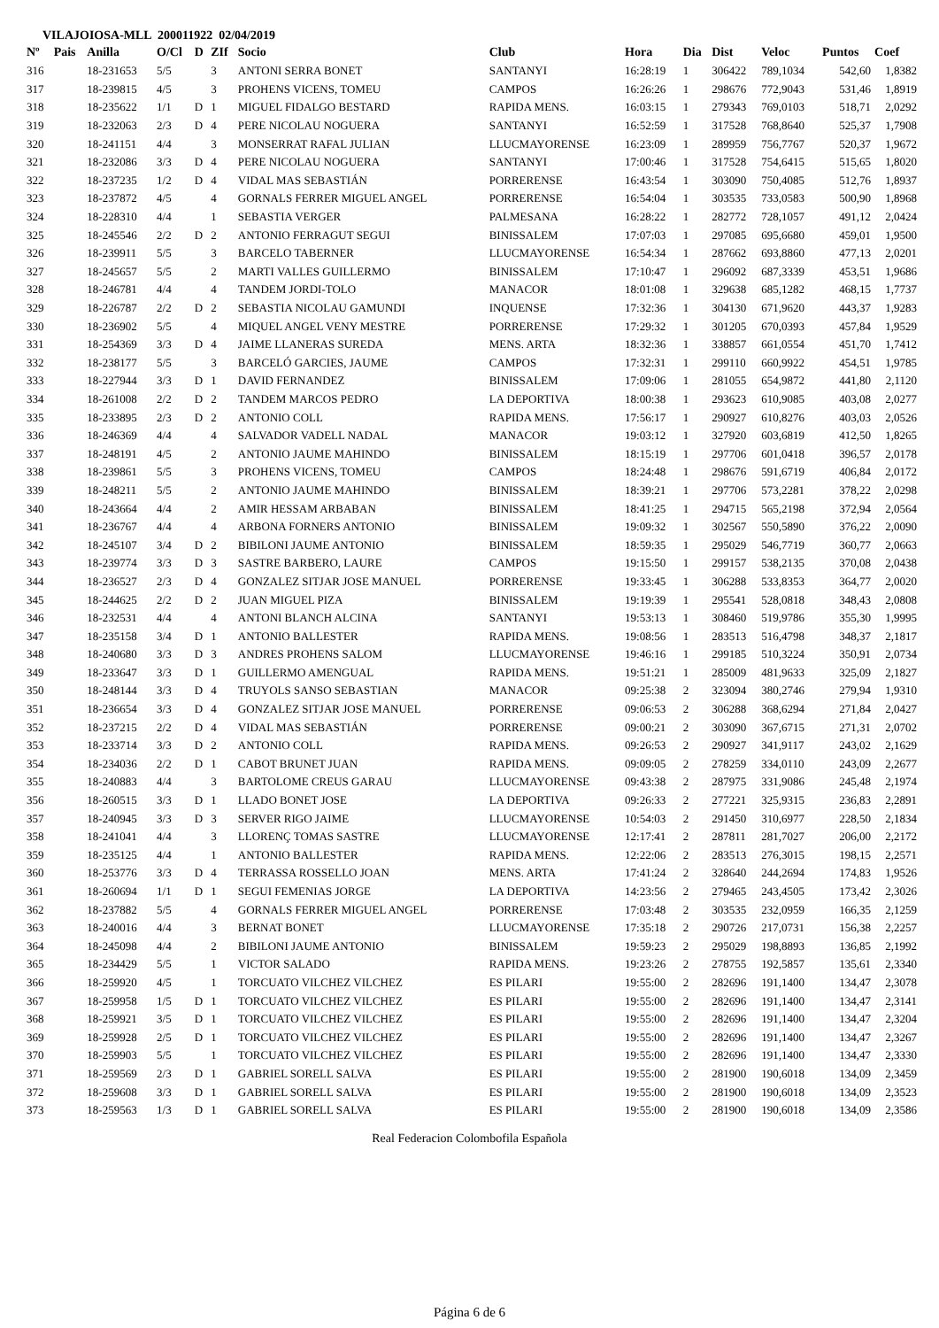VILAJOIOSA-MLL 200011922 02/04/2019
| Nº | Pais | Anilla | O/Cl | D | ZIf | Socio | Club | Hora | Dia | Dist | Veloc | Puntos | Coef |
| --- | --- | --- | --- | --- | --- | --- | --- | --- | --- | --- | --- | --- | --- |
| 316 | | 18-231653 | 5/5 | | 3 | ANTONI SERRA BONET | SANTANYI | 16:28:19 | 1 | 306422 | 789,1034 | 542,60 | 1,8382 |
| 317 | | 18-239815 | 4/5 | | 3 | PROHENS VICENS, TOMEU | CAMPOS | 16:26:26 | 1 | 298676 | 772,9043 | 531,46 | 1,8919 |
| 318 | | 18-235622 | 1/1 | D | 1 | MIGUEL FIDALGO BESTARD | RAPIDA MENS. | 16:03:15 | 1 | 279343 | 769,0103 | 518,71 | 2,0292 |
| 319 | | 18-232063 | 2/3 | D | 4 | PERE NICOLAU NOGUERA | SANTANYI | 16:52:59 | 1 | 317528 | 768,8640 | 525,37 | 1,7908 |
| 320 | | 18-241151 | 4/4 | | 3 | MONSERRAT RAFAL JULIAN | LLUCMAYORENSE | 16:23:09 | 1 | 289959 | 756,7767 | 520,37 | 1,9672 |
| 321 | | 18-232086 | 3/3 | D | 4 | PERE NICOLAU NOGUERA | SANTANYI | 17:00:46 | 1 | 317528 | 754,6415 | 515,65 | 1,8020 |
| 322 | | 18-237235 | 1/2 | D | 4 | VIDAL MAS SEBASTIÁN | PORRERENSE | 16:43:54 | 1 | 303090 | 750,4085 | 512,76 | 1,8937 |
| 323 | | 18-237872 | 4/5 | | 4 | GORNALS FERRER MIGUEL ANGEL | PORRERENSE | 16:54:04 | 1 | 303535 | 733,0583 | 500,90 | 1,8968 |
| 324 | | 18-228310 | 4/4 | | 1 | SEBASTIA VERGER | PALMESANA | 16:28:22 | 1 | 282772 | 728,1057 | 491,12 | 2,0424 |
| 325 | | 18-245546 | 2/2 | D | 2 | ANTONIO FERRAGUT SEGUI | BINISSALEM | 17:07:03 | 1 | 297085 | 695,6680 | 459,01 | 1,9500 |
| 326 | | 18-239911 | 5/5 | | 3 | BARCELO TABERNER | LLUCMAYORENSE | 16:54:34 | 1 | 287662 | 693,8860 | 477,13 | 2,0201 |
| 327 | | 18-245657 | 5/5 | | 2 | MARTI VALLES GUILLERMO | BINISSALEM | 17:10:47 | 1 | 296092 | 687,3339 | 453,51 | 1,9686 |
| 328 | | 18-246781 | 4/4 | | 4 | TANDEM JORDI-TOLO | MANACOR | 18:01:08 | 1 | 329638 | 685,1282 | 468,15 | 1,7737 |
| 329 | | 18-226787 | 2/2 | D | 2 | SEBASTIA NICOLAU GAMUNDI | INQUENSE | 17:32:36 | 1 | 304130 | 671,9620 | 443,37 | 1,9283 |
| 330 | | 18-236902 | 5/5 | | 4 | MIQUEL ANGEL VENY MESTRE | PORRERENSE | 17:29:32 | 1 | 301205 | 670,0393 | 457,84 | 1,9529 |
| 331 | | 18-254369 | 3/3 | D | 4 | JAIME LLANERAS SUREDA | MENS. ARTA | 18:32:36 | 1 | 338857 | 661,0554 | 451,70 | 1,7412 |
| 332 | | 18-238177 | 5/5 | | 3 | BARCELÓ GARCIES, JAUME | CAMPOS | 17:32:31 | 1 | 299110 | 660,9922 | 454,51 | 1,9785 |
| 333 | | 18-227944 | 3/3 | D | 1 | DAVID FERNANDEZ | BINISSALEM | 17:09:06 | 1 | 281055 | 654,9872 | 441,80 | 2,1120 |
| 334 | | 18-261008 | 2/2 | D | 2 | TANDEM MARCOS PEDRO | LA DEPORTIVA | 18:00:38 | 1 | 293623 | 610,9085 | 403,08 | 2,0277 |
| 335 | | 18-233895 | 2/3 | D | 2 | ANTONIO COLL | RAPIDA MENS. | 17:56:17 | 1 | 290927 | 610,8276 | 403,03 | 2,0526 |
| 336 | | 18-246369 | 4/4 | | 4 | SALVADOR VADELL NADAL | MANACOR | 19:03:12 | 1 | 327920 | 603,6819 | 412,50 | 1,8265 |
| 337 | | 18-248191 | 4/5 | | 2 | ANTONIO JAUME MAHINDO | BINISSALEM | 18:15:19 | 1 | 297706 | 601,0418 | 396,57 | 2,0178 |
| 338 | | 18-239861 | 5/5 | | 3 | PROHENS VICENS, TOMEU | CAMPOS | 18:24:48 | 1 | 298676 | 591,6719 | 406,84 | 2,0172 |
| 339 | | 18-248211 | 5/5 | | 2 | ANTONIO JAUME MAHINDO | BINISSALEM | 18:39:21 | 1 | 297706 | 573,2281 | 378,22 | 2,0298 |
| 340 | | 18-243664 | 4/4 | | 2 | AMIR HESSAM ARBABAN | BINISSALEM | 18:41:25 | 1 | 294715 | 565,2198 | 372,94 | 2,0564 |
| 341 | | 18-236767 | 4/4 | | 4 | ARBONA FORNERS ANTONIO | BINISSALEM | 19:09:32 | 1 | 302567 | 550,5890 | 376,22 | 2,0090 |
| 342 | | 18-245107 | 3/4 | D | 2 | BIBILONI JAUME ANTONIO | BINISSALEM | 18:59:35 | 1 | 295029 | 546,7719 | 360,77 | 2,0663 |
| 343 | | 18-239774 | 3/3 | D | 3 | SASTRE BARBERO, LAURE | CAMPOS | 19:15:50 | 1 | 299157 | 538,2135 | 370,08 | 2,0438 |
| 344 | | 18-236527 | 2/3 | D | 4 | GONZALEZ SITJAR JOSE MANUEL | PORRERENSE | 19:33:45 | 1 | 306288 | 533,8353 | 364,77 | 2,0020 |
| 345 | | 18-244625 | 2/2 | D | 2 | JUAN MIGUEL PIZA | BINISSALEM | 19:19:39 | 1 | 295541 | 528,0818 | 348,43 | 2,0808 |
| 346 | | 18-232531 | 4/4 | | 4 | ANTONI BLANCH ALCINA | SANTANYI | 19:53:13 | 1 | 308460 | 519,9786 | 355,30 | 1,9995 |
| 347 | | 18-235158 | 3/4 | D | 1 | ANTONIO BALLESTER | RAPIDA MENS. | 19:08:56 | 1 | 283513 | 516,4798 | 348,37 | 2,1817 |
| 348 | | 18-240680 | 3/3 | D | 3 | ANDRES PROHENS SALOM | LLUCMAYORENSE | 19:46:16 | 1 | 299185 | 510,3224 | 350,91 | 2,0734 |
| 349 | | 18-233647 | 3/3 | D | 1 | GUILLERMO AMENGUAL | RAPIDA MENS. | 19:51:21 | 1 | 285009 | 481,9633 | 325,09 | 2,1827 |
| 350 | | 18-248144 | 3/3 | D | 4 | TRUYOLS SANSO SEBASTIAN | MANACOR | 09:25:38 | 2 | 323094 | 380,2746 | 279,94 | 1,9310 |
| 351 | | 18-236654 | 3/3 | D | 4 | GONZALEZ SITJAR JOSE MANUEL | PORRERENSE | 09:06:53 | 2 | 306288 | 368,6294 | 271,84 | 2,0427 |
| 352 | | 18-237215 | 2/2 | D | 4 | VIDAL MAS SEBASTIÁN | PORRERENSE | 09:00:21 | 2 | 303090 | 367,6715 | 271,31 | 2,0702 |
| 353 | | 18-233714 | 3/3 | D | 2 | ANTONIO COLL | RAPIDA MENS. | 09:26:53 | 2 | 290927 | 341,9117 | 243,02 | 2,1629 |
| 354 | | 18-234036 | 2/2 | D | 1 | CABOT BRUNET JUAN | RAPIDA MENS. | 09:09:05 | 2 | 278259 | 334,0110 | 243,09 | 2,2677 |
| 355 | | 18-240883 | 4/4 | | 3 | BARTOLOME CREUS GARAU | LLUCMAYORENSE | 09:43:38 | 2 | 287975 | 331,9086 | 245,48 | 2,1974 |
| 356 | | 18-260515 | 3/3 | D | 1 | LLADO BONET JOSE | LA DEPORTIVA | 09:26:33 | 2 | 277221 | 325,9315 | 236,83 | 2,2891 |
| 357 | | 18-240945 | 3/3 | D | 3 | SERVER RIGO JAIME | LLUCMAYORENSE | 10:54:03 | 2 | 291450 | 310,6977 | 228,50 | 2,1834 |
| 358 | | 18-241041 | 4/4 | | 3 | LLORENÇ TOMAS SASTRE | LLUCMAYORENSE | 12:17:41 | 2 | 287811 | 281,7027 | 206,00 | 2,2172 |
| 359 | | 18-235125 | 4/4 | | 1 | ANTONIO BALLESTER | RAPIDA MENS. | 12:22:06 | 2 | 283513 | 276,3015 | 198,15 | 2,2571 |
| 360 | | 18-253776 | 3/3 | D | 4 | TERRASSA ROSSELLO JOAN | MENS. ARTA | 17:41:24 | 2 | 328640 | 244,2694 | 174,83 | 1,9526 |
| 361 | | 18-260694 | 1/1 | D | 1 | SEGUI FEMENIAS JORGE | LA DEPORTIVA | 14:23:56 | 2 | 279465 | 243,4505 | 173,42 | 2,3026 |
| 362 | | 18-237882 | 5/5 | | 4 | GORNALS FERRER MIGUEL ANGEL | PORRERENSE | 17:03:48 | 2 | 303535 | 232,0959 | 166,35 | 2,1259 |
| 363 | | 18-240016 | 4/4 | | 3 | BERNAT BONET | LLUCMAYORENSE | 17:35:18 | 2 | 290726 | 217,0731 | 156,38 | 2,2257 |
| 364 | | 18-245098 | 4/4 | | 2 | BIBILONI JAUME ANTONIO | BINISSALEM | 19:59:23 | 2 | 295029 | 198,8893 | 136,85 | 2,1992 |
| 365 | | 18-234429 | 5/5 | | 1 | VICTOR SALADO | RAPIDA MENS. | 19:23:26 | 2 | 278755 | 192,5857 | 135,61 | 2,3340 |
| 366 | | 18-259920 | 4/5 | | 1 | TORCUATO VILCHEZ VILCHEZ | ES PILARI | 19:55:00 | 2 | 282696 | 191,1400 | 134,47 | 2,3078 |
| 367 | | 18-259958 | 1/5 | D | 1 | TORCUATO VILCHEZ VILCHEZ | ES PILARI | 19:55:00 | 2 | 282696 | 191,1400 | 134,47 | 2,3141 |
| 368 | | 18-259921 | 3/5 | D | 1 | TORCUATO VILCHEZ VILCHEZ | ES PILARI | 19:55:00 | 2 | 282696 | 191,1400 | 134,47 | 2,3204 |
| 369 | | 18-259928 | 2/5 | D | 1 | TORCUATO VILCHEZ VILCHEZ | ES PILARI | 19:55:00 | 2 | 282696 | 191,1400 | 134,47 | 2,3267 |
| 370 | | 18-259903 | 5/5 | | 1 | TORCUATO VILCHEZ VILCHEZ | ES PILARI | 19:55:00 | 2 | 282696 | 191,1400 | 134,47 | 2,3330 |
| 371 | | 18-259569 | 2/3 | D | 1 | GABRIEL SORELL SALVA | ES PILARI | 19:55:00 | 2 | 281900 | 190,6018 | 134,09 | 2,3459 |
| 372 | | 18-259608 | 3/3 | D | 1 | GABRIEL SORELL SALVA | ES PILARI | 19:55:00 | 2 | 281900 | 190,6018 | 134,09 | 2,3523 |
| 373 | | 18-259563 | 1/3 | D | 1 | GABRIEL SORELL SALVA | ES PILARI | 19:55:00 | 2 | 281900 | 190,6018 | 134,09 | 2,3586 |
Real Federacion Colombofila Española
Página 6 de 6